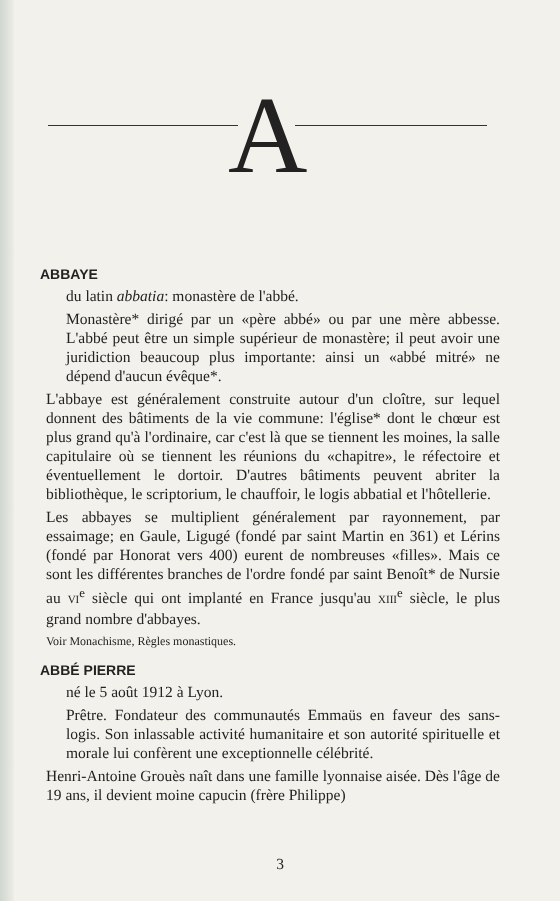A
ABBAYE
du latin abbatia: monastère de l'abbé.
Monastère* dirigé par un «père abbé» ou par une mère abbesse. L'abbé peut être un simple supérieur de monastère; il peut avoir une juridiction beaucoup plus importante: ainsi un «abbé mitré» ne dépend d'aucun évêque*.
L'abbaye est généralement construite autour d'un cloître, sur lequel donnent des bâtiments de la vie commune: l'église* dont le chœur est plus grand qu'à l'ordinaire, car c'est là que se tiennent les moines, la salle capitulaire où se tiennent les réunions du «chapitre», le réfectoire et éventuellement le dortoir. D'autres bâtiments peuvent abriter la bibliothèque, le scriptorium, le chauffoir, le logis abbatial et l'hôtellerie.
Les abbayes se multiplient généralement par rayonnement, par essaimage; en Gaule, Ligugé (fondé par saint Martin en 361) et Lérins (fondé par Honorat vers 400) eurent de nombreuses «filles». Mais ce sont les différentes branches de l'ordre fondé par saint Benoît* de Nursie au VI<sup>e</sup> siècle qui ont implanté en France jusqu'au XIII<sup>e</sup> siècle, le plus grand nombre d'abbayes.
Voir Monachisme, Règles monastiques.
ABBÉ PIERRE
né le 5 août 1912 à Lyon.
Prêtre. Fondateur des communautés Emmaüs en faveur des sans-logis. Son inlassable activité humanitaire et son autorité spirituelle et morale lui confèrent une exceptionnelle célébrité.
Henri-Antoine Grouès naît dans une famille lyonnaise aisée. Dès l'âge de 19 ans, il devient moine capucin (frère Philippe)
3